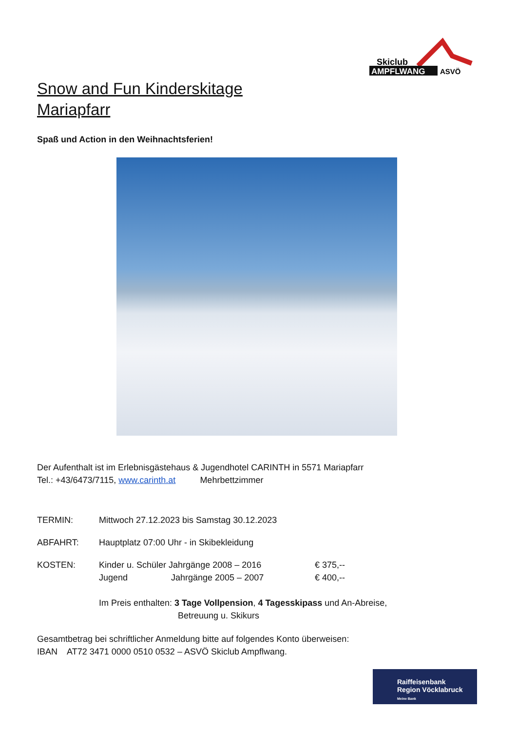AMPFLWANG
ASVÖ
Skiclub
Snow and Fun Kinderskitage
Mariapfarr
Spaß und Action in den Weihnachtsferien!
Der Aufenthalt ist im Erlebnisgästehaus & Jugendhotel CARINTH in 5571 Mariapfarr
Tel.: +43/6473/7115, www.carinth.at Mehrbettzimmer
TERMIN: Mittwoch 27.12.2023 bis Samstag 30.12.2023
ABFAHRT: Hauptplatz 07:00 Uhr - in Skibekleidung
KOSTEN: Kinder u. Schüler Jahrgänge 2008 – 2016 € 375,--
Jugend Jahrgänge 2005 – 2007 € 400,--
Im Preis enthalten: 3 Tage Vollpension, 4 Tagesskipass und An-Abreise,
Betreuung u. Skikurs
Gesamtbetrag bei schriftlicher Anmeldung bitte auf folgendes Konto überweisen:
IBAN AT72 3471 0000 0510 0532 – ASVÖ Skiclub Ampflwang.
Raiffeisenbank
Region Vöcklabruck
Meine Bank